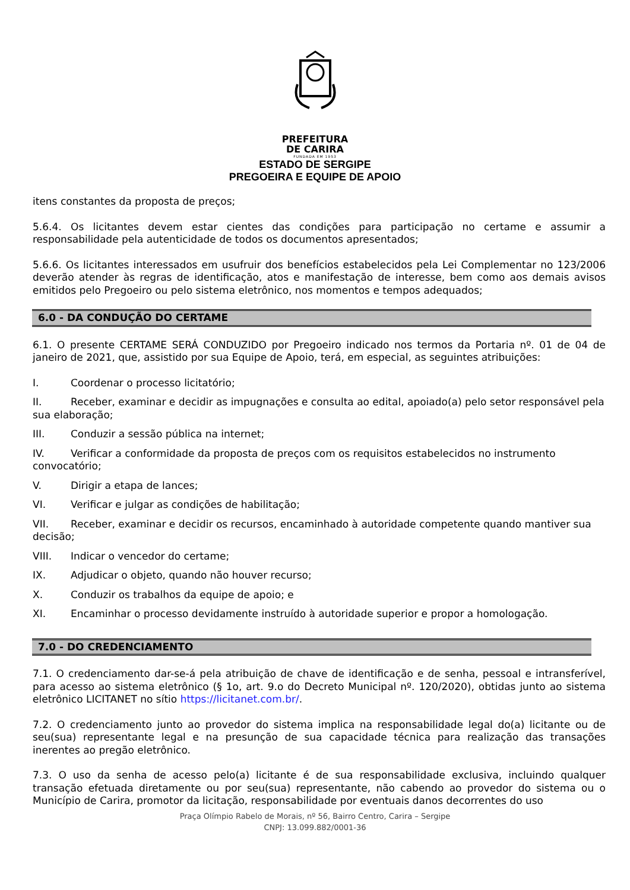PREFEITURA
DE CARIRA
FUNDADA EM 1953
ESTADO DE SERGIPE
PREGOEIRA E EQUIPE DE APOIO
itens constantes da proposta de preços;
5.6.4. Os licitantes devem estar cientes das condições para participação no certame e assumir a responsabilidade pela autenticidade de todos os documentos apresentados;
5.6.6. Os licitantes interessados em usufruir dos benefícios estabelecidos pela Lei Complementar no 123/2006 deverão atender às regras de identificação, atos e manifestação de interesse, bem como aos demais avisos emitidos pelo Pregoeiro ou pelo sistema eletrônico, nos momentos e tempos adequados;
6.0 - DA CONDUÇÃO DO CERTAME
6.1. O presente CERTAME SERÁ CONDUZIDO por Pregoeiro indicado nos termos da Portaria nº. 01 de 04 de janeiro de 2021, que, assistido por sua Equipe de Apoio, terá, em especial, as seguintes atribuições:
I. Coordenar o processo licitatório;
II. Receber, examinar e decidir as impugnações e consulta ao edital, apoiado(a) pelo setor responsável pela sua elaboração;
III. Conduzir a sessão pública na internet;
IV. Verificar a conformidade da proposta de preços com os requisitos estabelecidos no instrumento convocatório;
V. Dirigir a etapa de lances;
VI. Verificar e julgar as condições de habilitação;
VII. Receber, examinar e decidir os recursos, encaminhado à autoridade competente quando mantiver sua decisão;
VIII. Indicar o vencedor do certame;
IX. Adjudicar o objeto, quando não houver recurso;
X. Conduzir os trabalhos da equipe de apoio; e
XI. Encaminhar o processo devidamente instruído à autoridade superior e propor a homologação.
7.0 - DO CREDENCIAMENTO
7.1. O credenciamento dar-se-á pela atribuição de chave de identificação e de senha, pessoal e intransferível, para acesso ao sistema eletrônico (§ 1o, art. 9.o do Decreto Municipal nº. 120/2020), obtidas junto ao sistema eletrônico LICITANET no sítio https://licitanet.com.br/.
7.2. O credenciamento junto ao provedor do sistema implica na responsabilidade legal do(a) licitante ou de seu(sua) representante legal e na presunção de sua capacidade técnica para realização das transações inerentes ao pregão eletrônico.
7.3. O uso da senha de acesso pelo(a) licitante é de sua responsabilidade exclusiva, incluindo qualquer transação efetuada diretamente ou por seu(sua) representante, não cabendo ao provedor do sistema ou o Município de Carira, promotor da licitação, responsabilidade por eventuais danos decorrentes do uso
Praça Olímpio Rabelo de Morais, nº 56, Bairro Centro, Carira – Sergipe
CNPJ: 13.099.882/0001-36